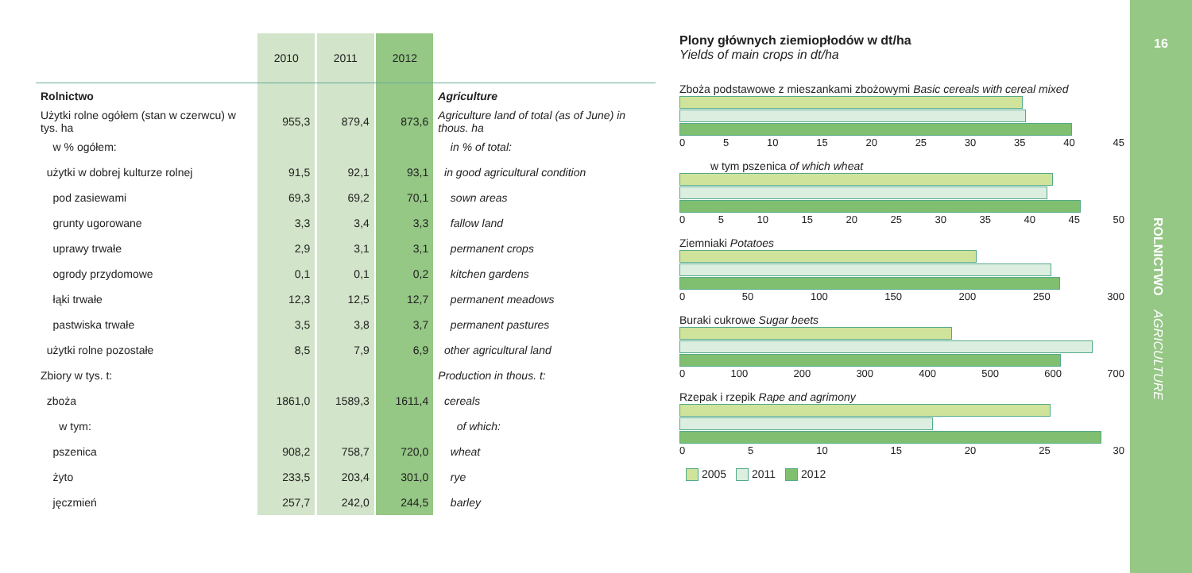| | 2010 | | 2011 | | 2012 | |
| --- | --- | --- | --- | --- | --- | --- |
| Rolnictwo | | | | | | Agriculture |
| Użytki rolne ogółem (stan w czerwcu) w tys. ha | 955,3 | | 879,4 | | 873,6 | Agriculture land of total (as of June) in thous. ha |
| w % ogółem: | | | | | | in % of total: |
| użytki w dobrej kulturze rolnej | 91,5 | | 92,1 | | 93,1 | in good agricultural condition |
| pod zasiewami | 69,3 | | 69,2 | | 70,1 | sown areas |
| grunty ugorowane | 3,3 | | 3,4 | | 3,3 | fallow land |
| uprawy trwałe | 2,9 | | 3,1 | | 3,1 | permanent crops |
| ogrody przydomowe | 0,1 | | 0,1 | | 0,2 | kitchen gardens |
| łąki trwałe | 12,3 | | 12,5 | | 12,7 | permanent meadows |
| pastwiska trwałe | 3,5 | | 3,8 | | 3,7 | permanent pastures |
| użytki rolne pozostałe | 8,5 | | 7,9 | | 6,9 | other agricultural land |
| Zbiory w tys. t: | | | | | | Production in thous. t: |
| zboża | 1861,0 | | 1589,3 | | 1611,4 | cereals |
| w tym: | | | | | | of which: |
| pszenica | 908,2 | | 758,7 | | 720,0 | wheat |
| żyto | 233,5 | | 203,4 | | 301,0 | rye |
| jęczmień | 257,7 | | 242,0 | | 244,5 | barley |
Plony głównych ziemiopłodów w dt/ha
Yields of main crops in dt/ha
Zboża podstawowe z mieszankami zbożowymi Basic cereals with cereal mixed
0 5 10 15 20 25 30 35 40 45
w tym pszenica of which wheat
0 5 10 15 20 25 30 35 40 45 50
Ziemniaki Potatoes
0 50 100 150 200 250 300
Buraki cukrowe Sugar beets
0 100 200 300 400 500 600 700
Rzepak i rzepik Rape and agrimony
0 5 10 15 20 25 30
2005 2011 2012
16
ROLNICTWO AGRICULTURE